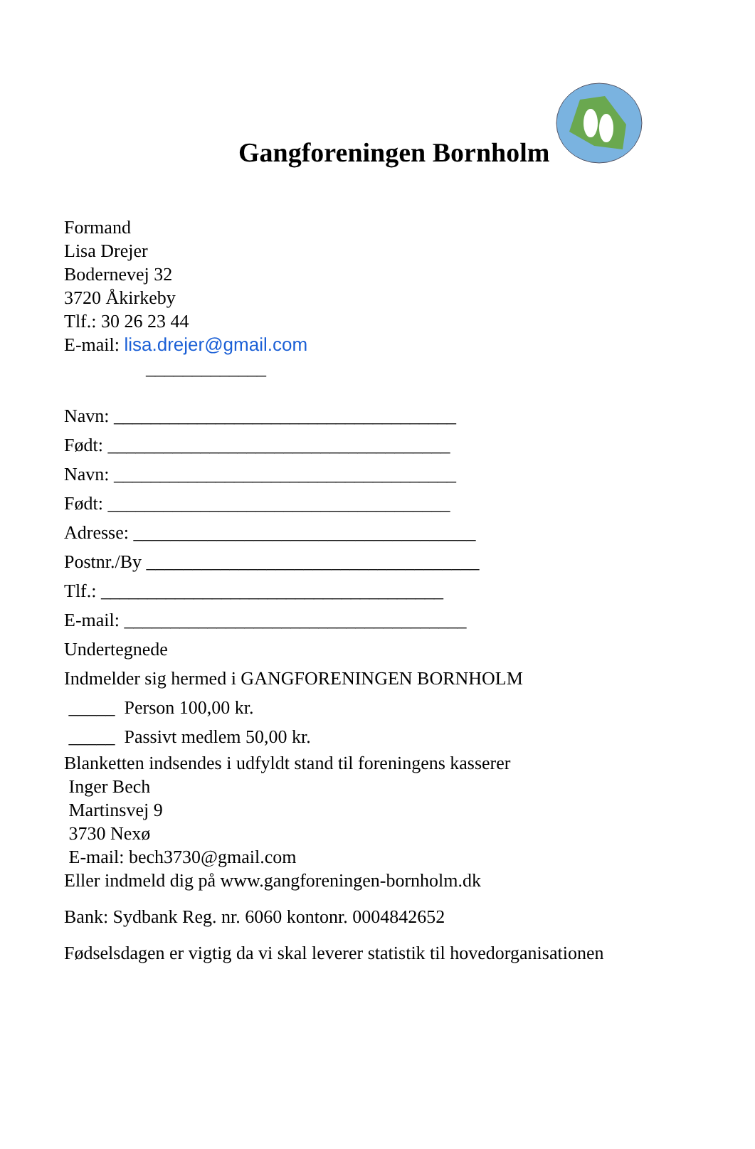Gangforeningen Bornholm
Formand
Lisa Drejer
Bodernevej 32
3720 Åkirkeby
Tlf.: 30 26 23 44
E-mail: lisa.drejer@gmail.com
_____________
Navn: _____________________________________
Født: _____________________________________
Navn: _____________________________________
Født: _____________________________________
Adresse: _____________________________________
Postnr./By ____________________________________
Tlf.: _____________________________________
E-mail: _____________________________________
Undertegnede
Indmelder sig hermed i GANGFORENINGEN BORNHOLM
_____ Person 100,00 kr.
_____ Passivt medlem 50,00 kr.
Blanketten indsendes i udfyldt stand til foreningens kasserer
Inger Bech
Martinsvej 9
3730 Nexø
E-mail: bech3730@gmail.com
Eller indmeld dig på www.gangforeningen-bornholm.dk
Bank: Sydbank Reg. nr. 6060 kontonr. 0004842652
Fødselsdagen er vigtig da vi skal leverer statistik til hovedorganisationen